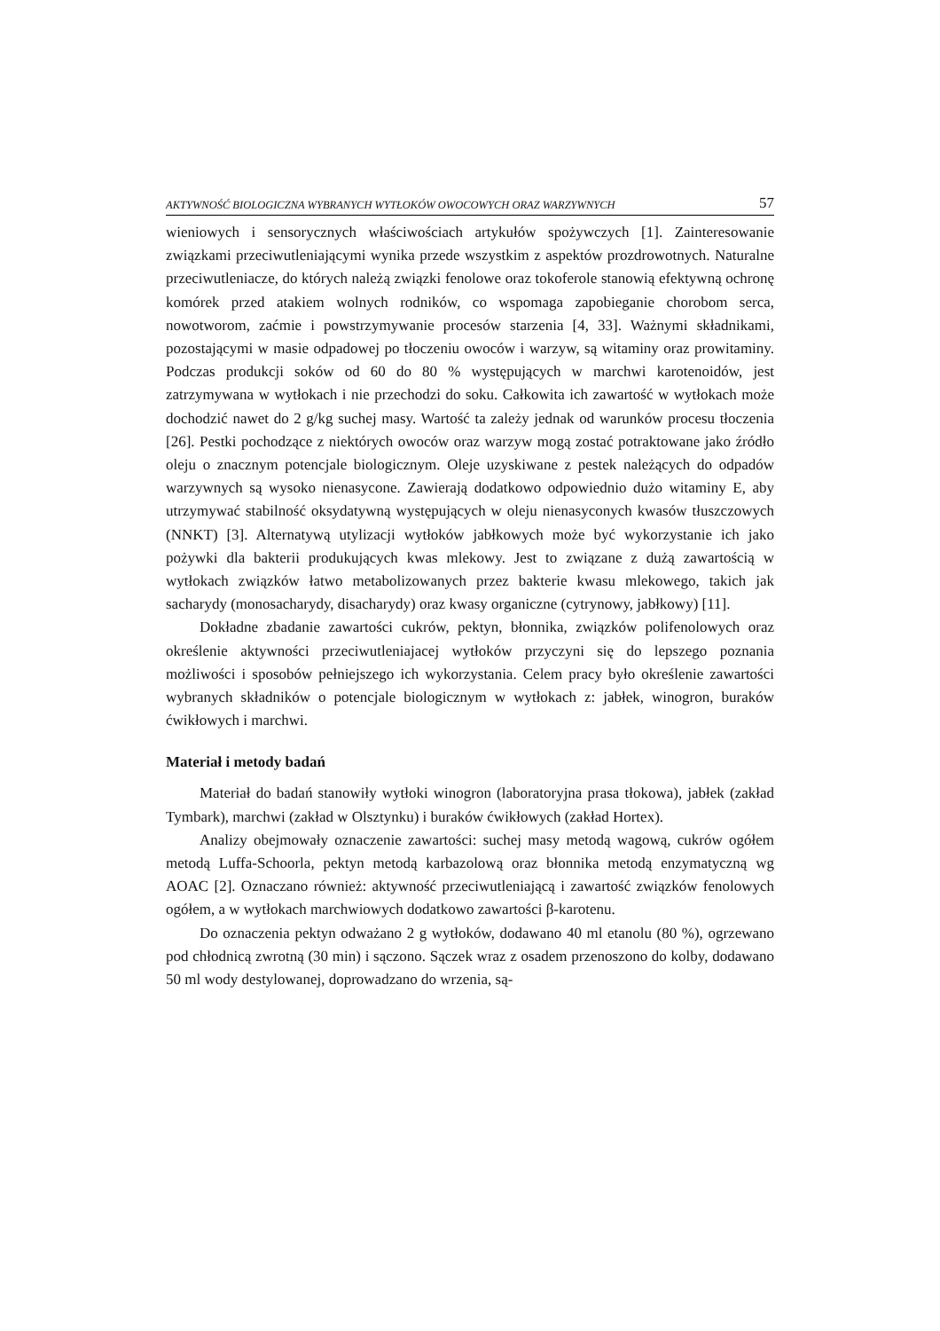AKTYWNOŚĆ BIOLOGICZNA WYBRANYCH WYTŁOKÓW OWOCOWYCH ORAZ WARZYWNYCH 57
wieniowych i sensorycznych właściwościach artykułów spożywczych [1]. Zainteresowanie związkami przeciwutleniającymi wynika przede wszystkim z aspektów prozdrowotnych. Naturalne przeciwutleniacze, do których należą związki fenolowe oraz tokoferole stanowią efektywną ochronę komórek przed atakiem wolnych rodników, co wspomaga zapobieganie chorobom serca, nowotworom, zaćmie i powstrzymywanie procesów starzenia [4, 33]. Ważnymi składnikami, pozostającymi w masie odpadowej po tłoczeniu owoców i warzyw, są witaminy oraz prowitaminy. Podczas produkcji soków od 60 do 80 % występujących w marchwi karotenoidów, jest zatrzymywana w wytłokach i nie przechodzi do soku. Całkowita ich zawartość w wytłokach może dochodzić nawet do 2 g/kg suchej masy. Wartość ta zależy jednak od warunków procesu tłoczenia [26]. Pestki pochodzące z niektórych owoców oraz warzyw mogą zostać potraktowane jako źródło oleju o znacznym potencjale biologicznym. Oleje uzyskiwane z pestek należących do odpadów warzywnych są wysoko nienasycone. Zawierają dodatkowo odpowiednio dużo witaminy E, aby utrzymywać stabilność oksydatywną występujących w oleju nienasyconych kwasów tłuszczowych (NNKT) [3]. Alternatywą utylizacji wytłoków jabłkowych może być wykorzystanie ich jako pożywki dla bakterii produkujących kwas mlekowy. Jest to związane z dużą zawartością w wytłokach związków łatwo metabolizowanych przez bakterie kwasu mlekowego, takich jak sacharydy (monosacharydy, disacharydy) oraz kwasy organiczne (cytrynowy, jabłkowy) [11].
Dokładne zbadanie zawartości cukrów, pektyn, błonnika, związków polifenolowych oraz określenie aktywności przeciwutleniajacej wytłoków przyczyni się do lepszego poznania możliwości i sposobów pełniejszego ich wykorzystania. Celem pracy było określenie zawartości wybranych składników o potencjale biologicznym w wytłokach z: jabłek, winogron, buraków ćwikłowych i marchwi.
Materiał i metody badań
Materiał do badań stanowiły wytłoki winogron (laboratoryjna prasa tłokowa), jabłek (zakład Tymbark), marchwi (zakład w Olsztynku) i buraków ćwikłowych (zakład Hortex).
Analizy obejmowały oznaczenie zawartości: suchej masy metodą wagową, cukrów ogółem metodą Luffa-Schoorla, pektyn metodą karbazolową oraz błonnika metodą enzymatyczną wg AOAC [2]. Oznaczano również: aktywność przeciwutleniającą i zawartość związków fenolowych ogółem, a w wytłokach marchwiowych dodatkowo zawartości β-karotenu.
Do oznaczenia pektyn odważano 2 g wytłoków, dodawano 40 ml etanolu (80 %), ogrzewano pod chłodnicą zwrotną (30 min) i sączono. Sączek wraz z osadem przenoszono do kolby, dodawano 50 ml wody destylowanej, doprowadzano do wrzenia, są-